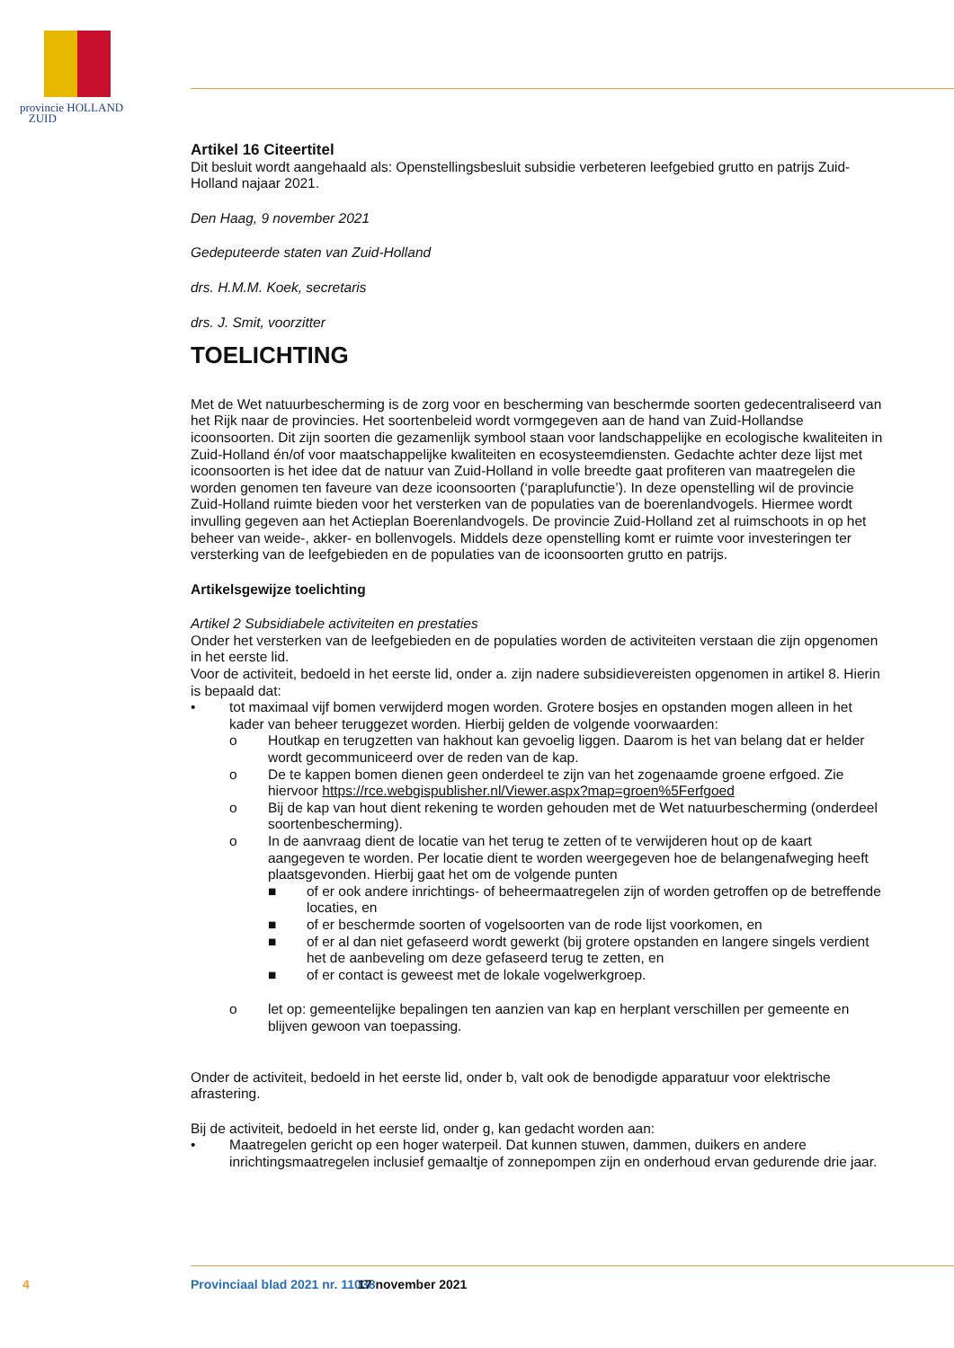provincie HOLLAND
ZUID
Artikel 16 Citeertitel
Dit besluit wordt aangehaald als: Openstellingsbesluit subsidie verbeteren leefgebied grutto en patrijs Zuid-Holland najaar 2021.
Den Haag, 9 november 2021
Gedeputeerde staten van Zuid-Holland
drs. H.M.M. Koek, secretaris
drs. J. Smit, voorzitter
TOELICHTING
Met de Wet natuurbescherming is de zorg voor en bescherming van beschermde soorten gedecentraliseerd van het Rijk naar de provincies. Het soortenbeleid wordt vormgegeven aan de hand van Zuid-Hollandse icoonsoorten. Dit zijn soorten die gezamenlijk symbool staan voor landschappelijke en ecologische kwaliteiten in Zuid-Holland én/of voor maatschappelijke kwaliteiten en ecosysteemdiensten. Gedachte achter deze lijst met icoonsoorten is het idee dat de natuur van Zuid-Holland in volle breedte gaat profiteren van maatregelen die worden genomen ten faveure van deze icoonsoorten (‘paraplufunctie’). In deze openstelling wil de provincie Zuid-Holland ruimte bieden voor het versterken van de populaties van de boerenlandvogels. Hiermee wordt invulling gegeven aan het Actieplan Boerenlandvogels. De provincie Zuid-Holland zet al ruimschoots in op het beheer van weide-, akker- en bollenvogels. Middels deze openstelling komt er ruimte voor investeringen ter versterking van de leefgebieden en de populaties van de icoonsoorten grutto en patrijs.
Artikelsgewijze toelichting
Artikel 2 Subsidiabele activiteiten en prestaties
Onder het versterken van de leefgebieden en de populaties worden de activiteiten verstaan die zijn opgenomen in het eerste lid.
Voor de activiteit, bedoeld in het eerste lid, onder a. zijn nadere subsidievereisten opgenomen in artikel 8. Hierin is bepaald dat:
• tot maximaal vijf bomen verwijderd mogen worden. Grotere bosjes en opstanden mogen alleen in het kader van beheer teruggezet worden. Hierbij gelden de volgende voorwaarden:
o Houtkap en terugzetten van hakhout kan gevoelig liggen. Daarom is het van belang dat er helder wordt gecommuniceerd over de reden van de kap.
o De te kappen bomen dienen geen onderdeel te zijn van het zogenaamde groene erfgoed. Zie hiervoor https://rce.webgispublisher.nl/Viewer.aspx?map=groen%5Ferfgoed
o Bij de kap van hout dient rekening te worden gehouden met de Wet natuurbescherming (onderdeel soortenbescherming).
o In de aanvraag dient de locatie van het terug te zetten of te verwijderen hout op de kaart aangegeven te worden. Per locatie dient te worden weergegeven hoe de belangenafweging heeft plaatsgevonden. Hierbij gaat het om de volgende punten
■ of er ook andere inrichtings- of beheermaatregelen zijn of worden getroffen op de betreffende locaties, en
■ of er beschermde soorten of vogelsoorten van de rode lijst voorkomen, en
■ of er al dan niet gefaseerd wordt gewerkt (bij grotere opstanden en langere singels verdient het de aanbeveling om deze gefaseerd terug te zetten, en
■ of er contact is geweest met de lokale vogelwerkgroep.
o let op: gemeentelijke bepalingen ten aanzien van kap en herplant verschillen per gemeente en blijven gewoon van toepassing.
Onder de activiteit, bedoeld in het eerste lid, onder b, valt ook de benodigde apparatuur voor elektrische afrastering.
Bij de activiteit, bedoeld in het eerste lid, onder g, kan gedacht worden aan:
• Maatregelen gericht op een hoger waterpeil. Dat kunnen stuwen, dammen, duikers en andere inrichtingsmaatregelen inclusief gemaaltje of zonnepompen zijn en onderhoud ervan gedurende drie jaar.
4 Provinciaal blad 2021 nr. 11038 17 november 2021